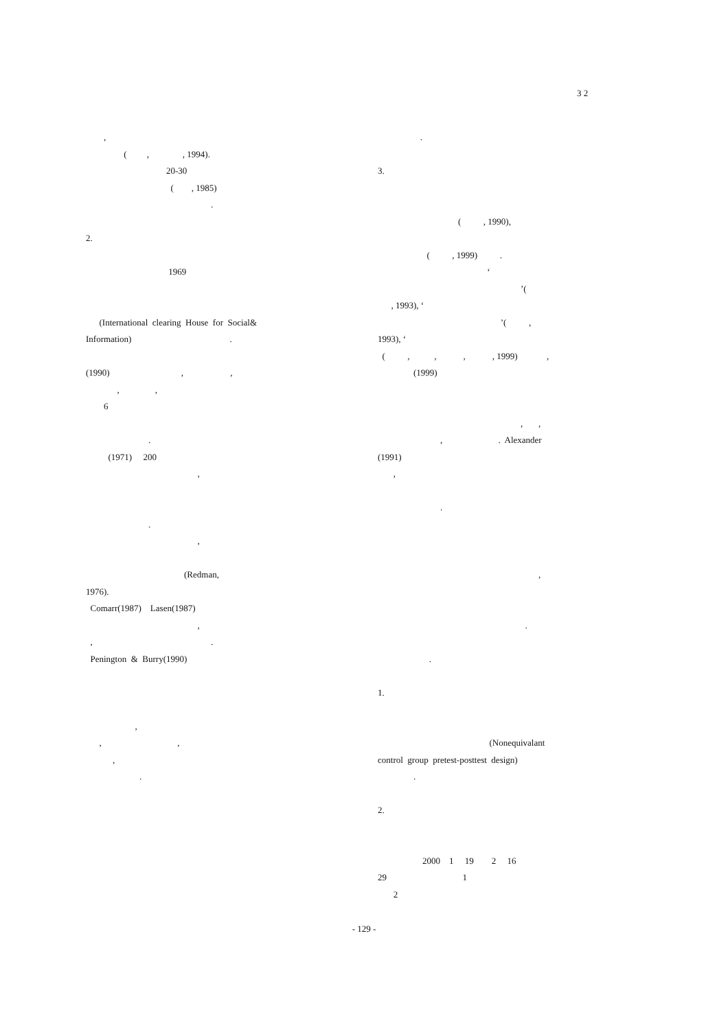3 2
, ( , , 1994). 20-30 ( , 1985) . 2. 1969 (International clearing House for Social& Information) . (1990) , , , , 6 . (1971) 200 , . , (Redman, 1976). Comarr(1987) Lasen(1987) , , . Penington & Burry(1990) , , , , .
. 3. ( , 1990), ( , 1999) . ‘ ’( , 1993), ‘ ’( , 1993), ‘ ( , , , , 1999) , (1999) , , , . Alexander (1991) , . , . . 1. (Nonequivalant control group pretest-posttest design) . 2. 2000 1 19 2 16 29 1 2
- 129 -